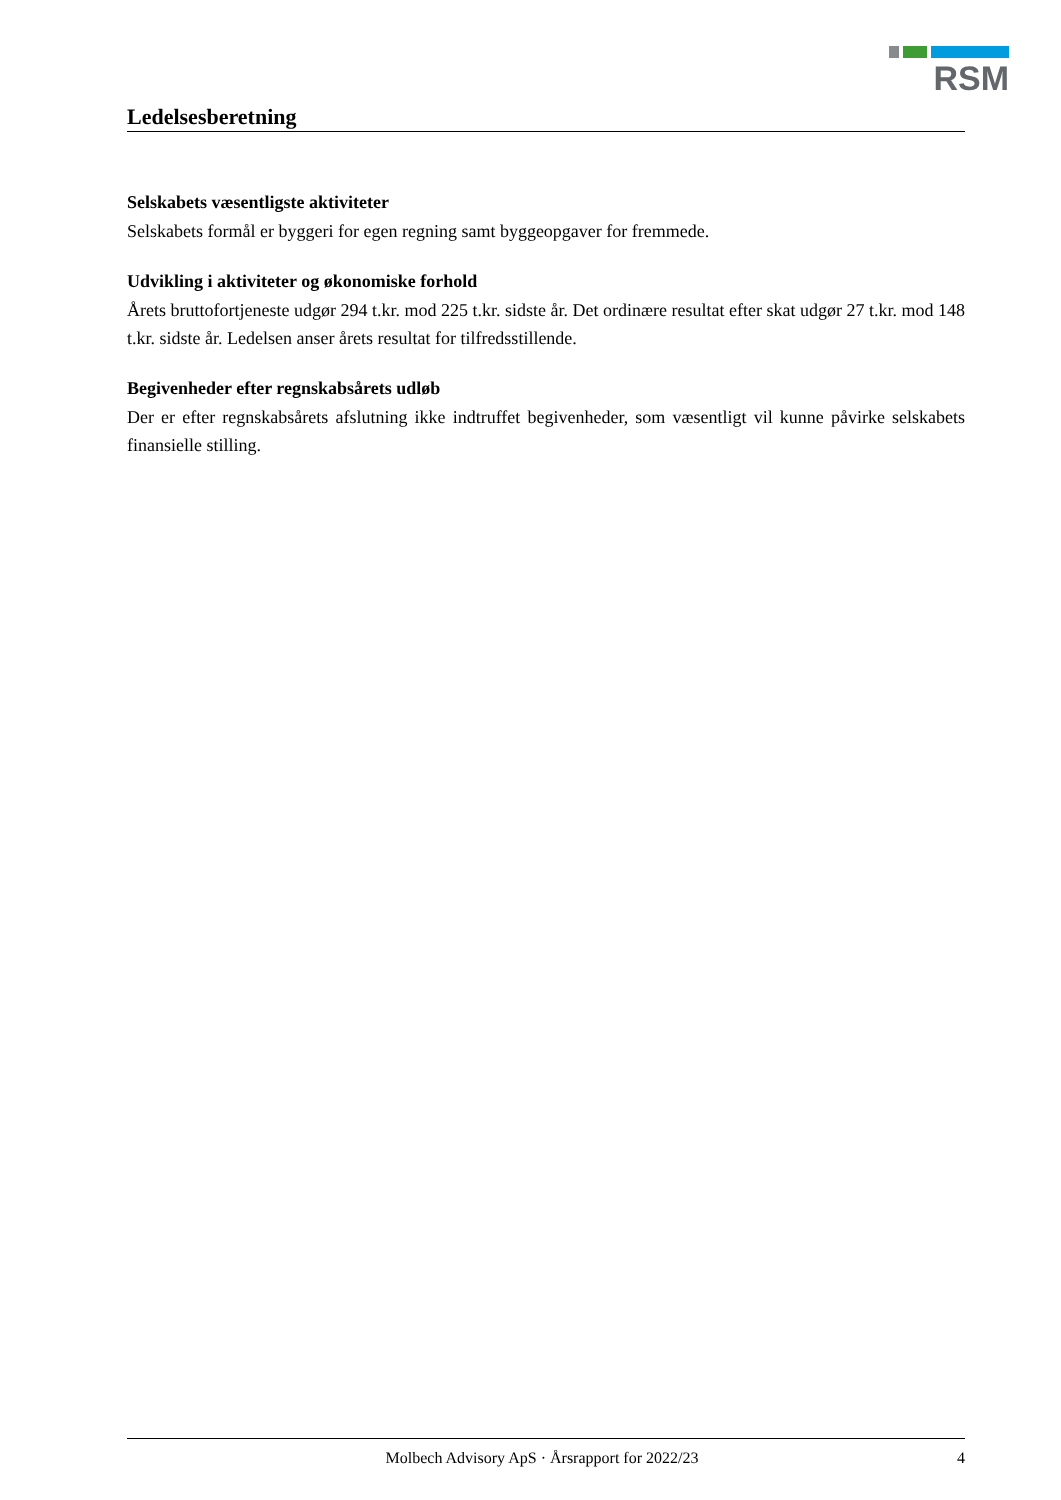RSM
Ledelsesberetning
Selskabets væsentligste aktiviteter
Selskabets formål er byggeri for egen regning samt byggeopgaver for fremmede.
Udvikling i aktiviteter og økonomiske forhold
Årets bruttofortjeneste udgør 294 t.kr. mod 225 t.kr. sidste år. Det ordinære resultat efter skat udgør 27 t.kr. mod 148 t.kr. sidste år. Ledelsen anser årets resultat for tilfredsstillende.
Begivenheder efter regnskabsårets udløb
Der er efter regnskabsårets afslutning ikke indtruffet begivenheder, som væsentligt vil kunne påvirke selskabets finansielle stilling.
Molbech Advisory ApS · Årsrapport for 2022/23 4